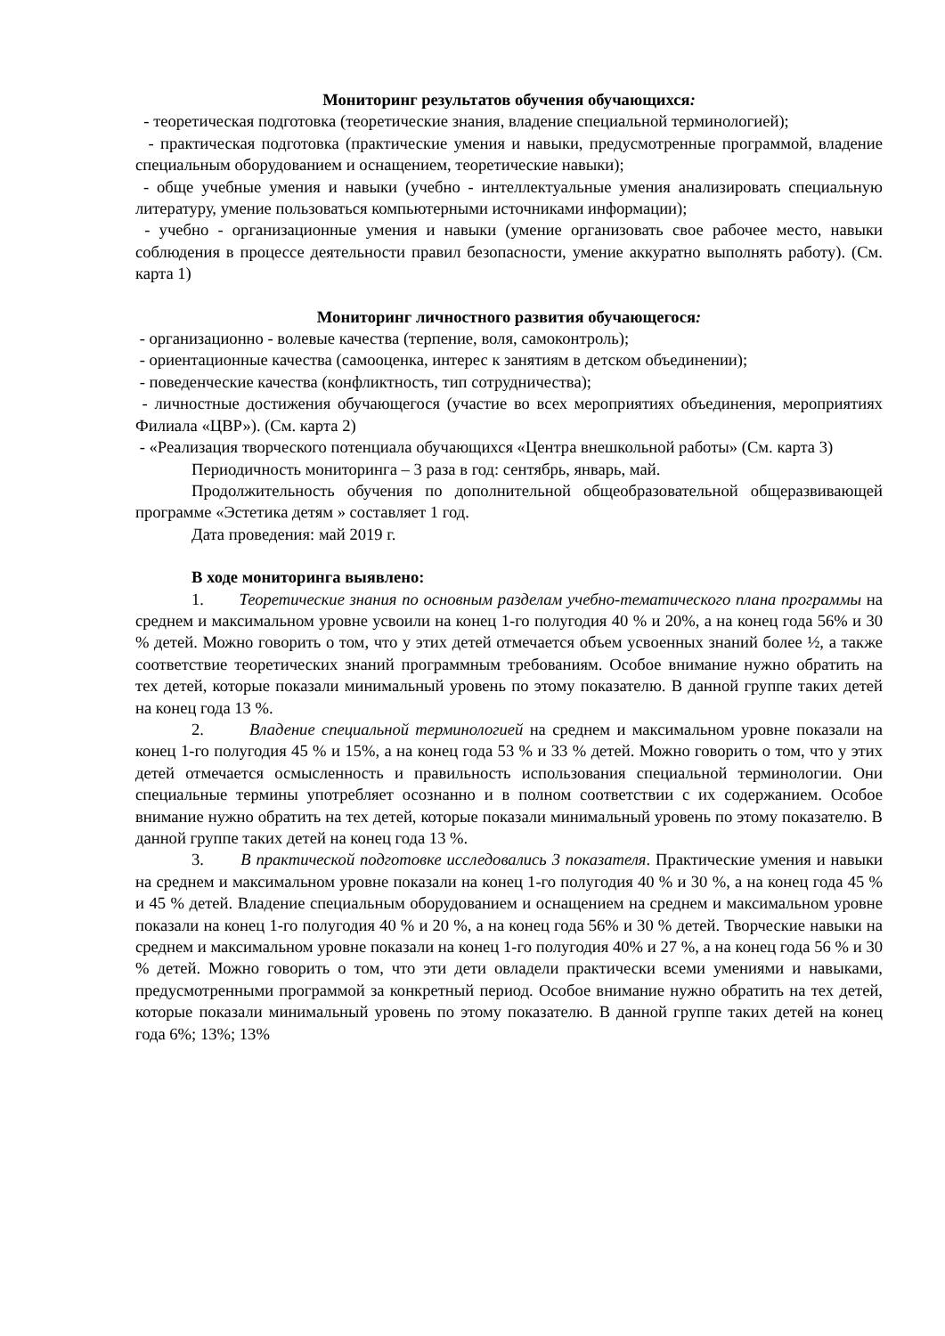Мониторинг результатов обучения обучающихся:
- теоретическая подготовка (теоретические знания, владение специальной терминологией);
- практическая подготовка (практические умения и навыки, предусмотренные программой, владение специальным оборудованием и оснащением, теоретические навыки);
- обще учебные умения и навыки (учебно - интеллектуальные умения анализировать специальную литературу, умение пользоваться компьютерными источниками информации);
- учебно - организационные умения и навыки (умение организовать свое рабочее место, навыки соблюдения в процессе деятельности правил безопасности, умение аккуратно выполнять работу). (См. карта 1)
Мониторинг личностного развития обучающегося:
- организационно - волевые качества (терпение, воля, самоконтроль);
- ориентационные качества (самооценка, интерес к занятиям в детском объединении);
- поведенческие качества (конфликтность, тип сотрудничества);
- личностные достижения обучающегося (участие во всех мероприятиях объединения, мероприятиях Филиала «ЦВР»). (См. карта 2)
- «Реализация творческого потенциала обучающихся «Центра внешкольной работы» (См. карта 3)
Периодичность мониторинга – 3 раза в год: сентябрь, январь, май.
Продолжительность обучения по дополнительной общеобразовательной общеразвивающей программе «Эстетика детям » составляет 1 год.
Дата проведения: май 2019 г.
В ходе мониторинга выявлено:
1. Теоретические знания по основным разделам учебно-тематического плана программы на среднем и максимальном уровне усвоили на конец 1-го полугодия 40 % и 20%, а на конец года 56% и 30 % детей. Можно говорить о том, что у этих детей отмечается объем усвоенных знаний более ½, а также соответствие теоретических знаний программным требованиям. Особое внимание нужно обратить на тех детей, которые показали минимальный уровень по этому показателю. В данной группе таких детей на конец года 13 %.
2. Владение специальной терминологией на среднем и максимальном уровне показали на конец 1-го полугодия 45 % и 15%, а на конец года 53 % и 33 % детей. Можно говорить о том, что у этих детей отмечается осмысленность и правильность использования специальной терминологии. Они специальные термины употребляет осознанно и в полном соответствии с их содержанием. Особое внимание нужно обратить на тех детей, которые показали минимальный уровень по этому показателю. В данной группе таких детей на конец года 13 %.
3. В практической подготовке исследовались 3 показателя. Практические умения и навыки на среднем и максимальном уровне показали на конец 1-го полугодия 40 % и 30 %, а на конец года 45 % и 45 % детей. Владение специальным оборудованием и оснащением на среднем и максимальном уровне показали на конец 1-го полугодия 40 % и 20 %, а на конец года 56% и 30 % детей. Творческие навыки на среднем и максимальном уровне показали на конец 1-го полугодия 40% и 27 %, а на конец года 56 % и 30 % детей. Можно говорить о том, что эти дети овладели практически всеми умениями и навыками, предусмотренными программой за конкретный период. Особое внимание нужно обратить на тех детей, которые показали минимальный уровень по этому показателю. В данной группе таких детей на конец года 6%; 13%; 13%